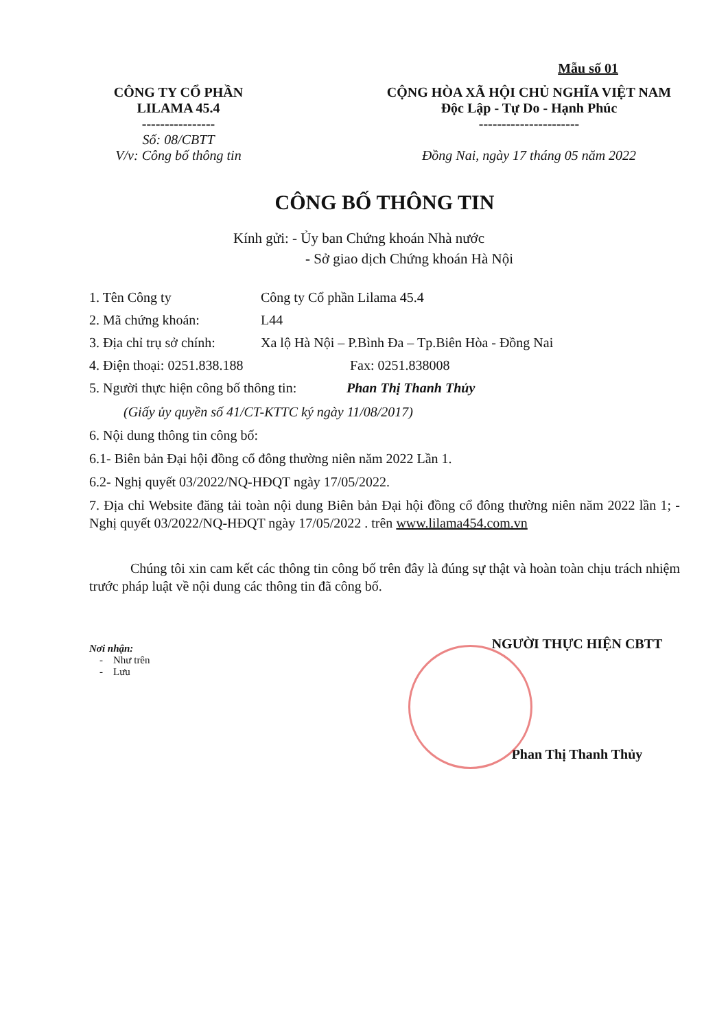Mẫu số 01
CÔNG TY CỔ PHẦN
LILAMA 45.4
----------------
Số: 08/CBTT
V/v: Công bố thông tin
CỘNG HÒA XÃ HỘI CHỦ NGHĨA VIỆT NAM
Độc Lập - Tự Do - Hạnh Phúc
----------------------
Đồng Nai, ngày 17 tháng 05 năm 2022
CÔNG BỐ THÔNG TIN
Kính gửi: - Ủy ban Chứng khoán Nhà nước
- Sở giao dịch Chứng khoán Hà Nội
1. Tên Công ty Công ty Cổ phần Lilama 45.4
2. Mã chứng khoán: L44
3. Địa chỉ trụ sở chính: Xa lộ Hà Nội – P.Bình Đa – Tp.Biên Hòa - Đồng Nai
4. Điện thoại: 0251.838.188 Fax: 0251.838008
5. Người thực hiện công bố thông tin: Phan Thị Thanh Thủy
(Giấy ủy quyền số 41/CT-KTTC ký ngày 11/08/2017)
6. Nội dung thông tin công bố:
6.1- Biên bản Đại hội đồng cổ đông thường niên năm 2022 Lần 1.
6.2- Nghị quyết 03/2022/NQ-HĐQT ngày 17/05/2022.
7. Địa chỉ Website đăng tải toàn nội dung Biên bản Đại hội đồng cổ đông thường niên năm 2022 lần 1; - Nghị quyết 03/2022/NQ-HĐQT ngày 17/05/2022 . trên www.lilama454.com.vn
Chúng tôi xin cam kết các thông tin công bố trên đây là đúng sự thật và hoàn toàn chịu trách nhiệm trước pháp luật về nội dung các thông tin đã công bố.
Nơi nhận:
- Như trên
- Lưu
NGƯỜI THỰC HIỆN CBTT
Phan Thị Thanh Thủy